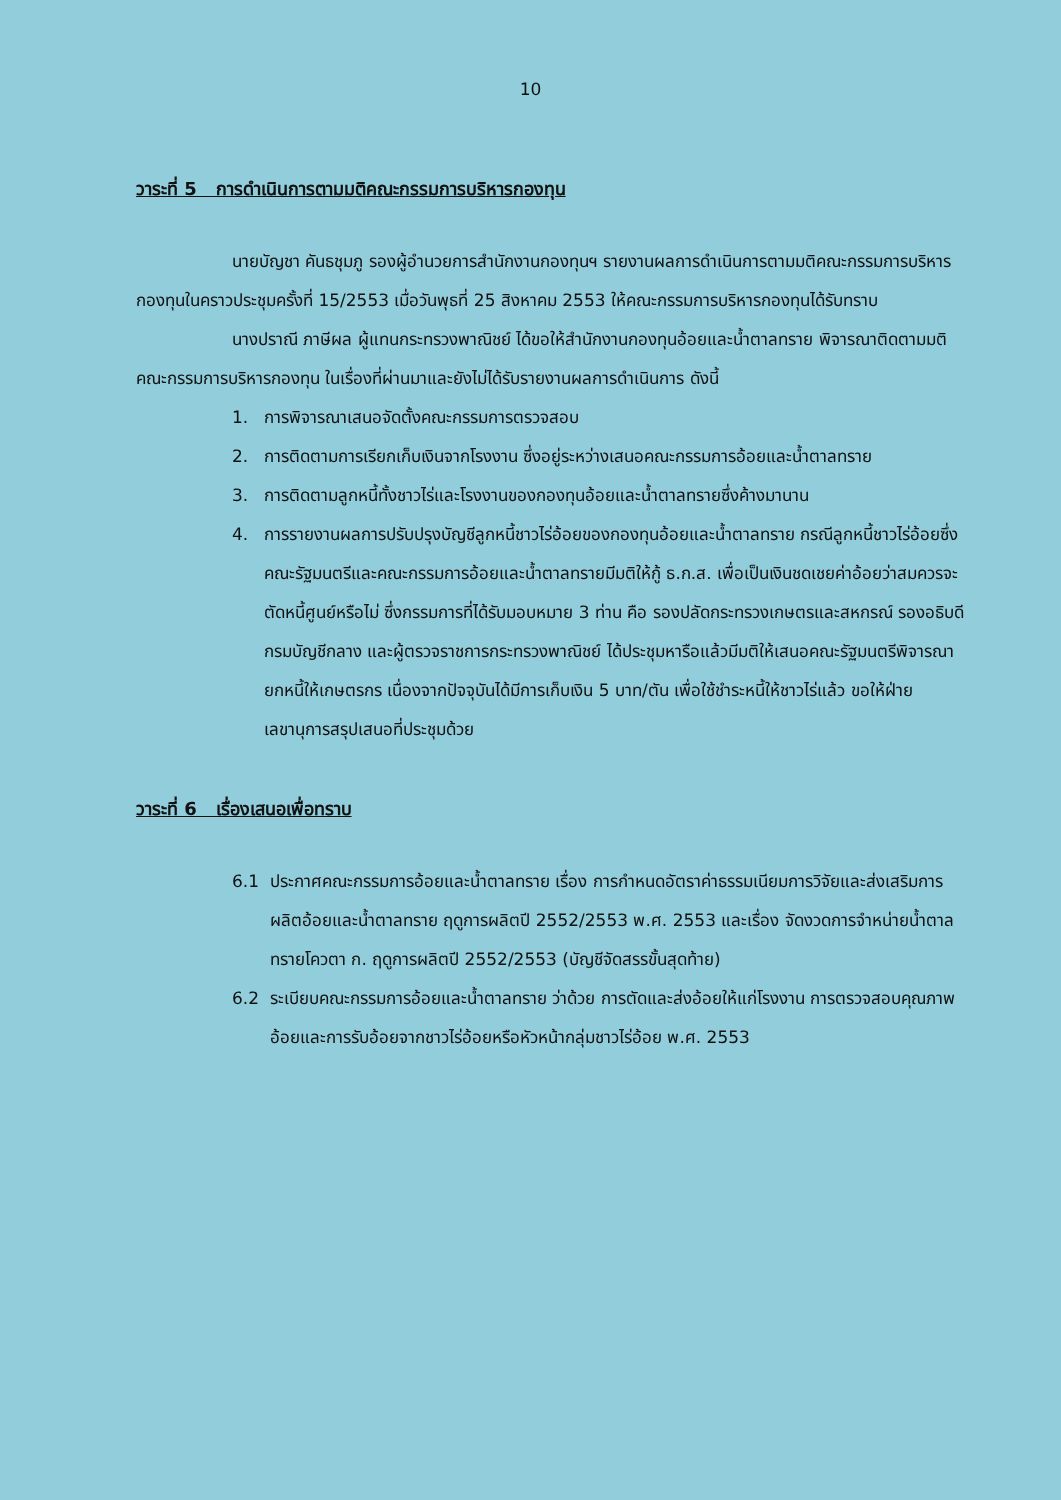10
วาระที่ 5 การดำเนินการตามมติคณะกรรมการบริหารกองทุน
นายบัญชา คันธชุมภู รองผู้อำนวยการสำนักงานกองทุนฯ รายงานผลการดำเนินการตามมติคณะกรรมการบริหารกองทุนในคราวประชุมครั้งที่ 15/2553 เมื่อวันพุธที่ 25 สิงหาคม 2553 ให้คณะกรรมการบริหารกองทุนได้รับทราบ
นางปราณี ภาษีผล ผู้แทนกระทรวงพาณิชย์ ได้ขอให้สำนักงานกองทุนอ้อยและน้ำตาลทราย พิจารณาติดตามมติคณะกรรมการบริหารกองทุน ในเรื่องที่ผ่านมาและยังไม่ได้รับรายงานผลการดำเนินการ ดังนี้
1. การพิจารณาเสนอจัดตั้งคณะกรรมการตรวจสอบ
2. การติดตามการเรียกเก็บเงินจากโรงงาน ซึ่งอยู่ระหว่างเสนอคณะกรรมการอ้อยและน้ำตาลทราย
3. การติดตามลูกหนี้ทั้งชาวไร่และโรงงานของกองทุนอ้อยและน้ำตาลทรายซึ่งค้างมานาน
4. การรายงานผลการปรับปรุงบัญชีลูกหนี้ชาวไร่อ้อยของกองทุนอ้อยและน้ำตาลทราย กรณีลูกหนี้ชาวไร่อ้อยซึ่งคณะรัฐมนตรีและคณะกรรมการอ้อยและน้ำตาลทรายมีมติให้กู้ ธ.ก.ส. เพื่อเป็นเงินชดเชยค่าอ้อยว่าสมควรจะตัดหนี้ศูนย์หรือไม่ ซึ่งกรรมการที่ได้รับมอบหมาย 3 ท่าน คือ รองปลัดกระทรวงเกษตรและสหกรณ์ รองอธิบดีกรมบัญชีกลาง และผู้ตรวจราชการกระทรวงพาณิชย์ ได้ประชุมหารือแล้วมีมติให้เสนอคณะรัฐมนตรีพิจารณายกหนี้ให้เกษตรกร เนื่องจากปัจจุบันได้มีการเก็บเงิน 5 บาท/ตัน เพื่อใช้ชำระหนี้ให้ชาวไร่แล้ว ขอให้ฝ่ายเลขานุการสรุปเสนอที่ประชุมด้วย
วาระที่ 6 เรื่องเสนอเพื่อทราบ
6.1 ประกาศคณะกรรมการอ้อยและน้ำตาลทราย เรื่อง การกำหนดอัตราค่าธรรมเนียมการวิจัยและส่งเสริมการผลิตอ้อยและน้ำตาลทราย ฤดูการผลิตปี 2552/2553 พ.ศ. 2553 และเรื่อง จัดงวดการจำหน่ายน้ำตาลทรายโควตา ก. ฤดูการผลิตปี 2552/2553 (บัญชีจัดสรรขั้นสุดท้าย)
6.2 ระเบียบคณะกรรมการอ้อยและน้ำตาลทราย ว่าด้วย การตัดและส่งอ้อยให้แก่โรงงาน การตรวจสอบคุณภาพอ้อยและการรับอ้อยจากชาวไร่อ้อยหรือหัวหน้ากลุ่มชาวไร่อ้อย พ.ศ. 2553